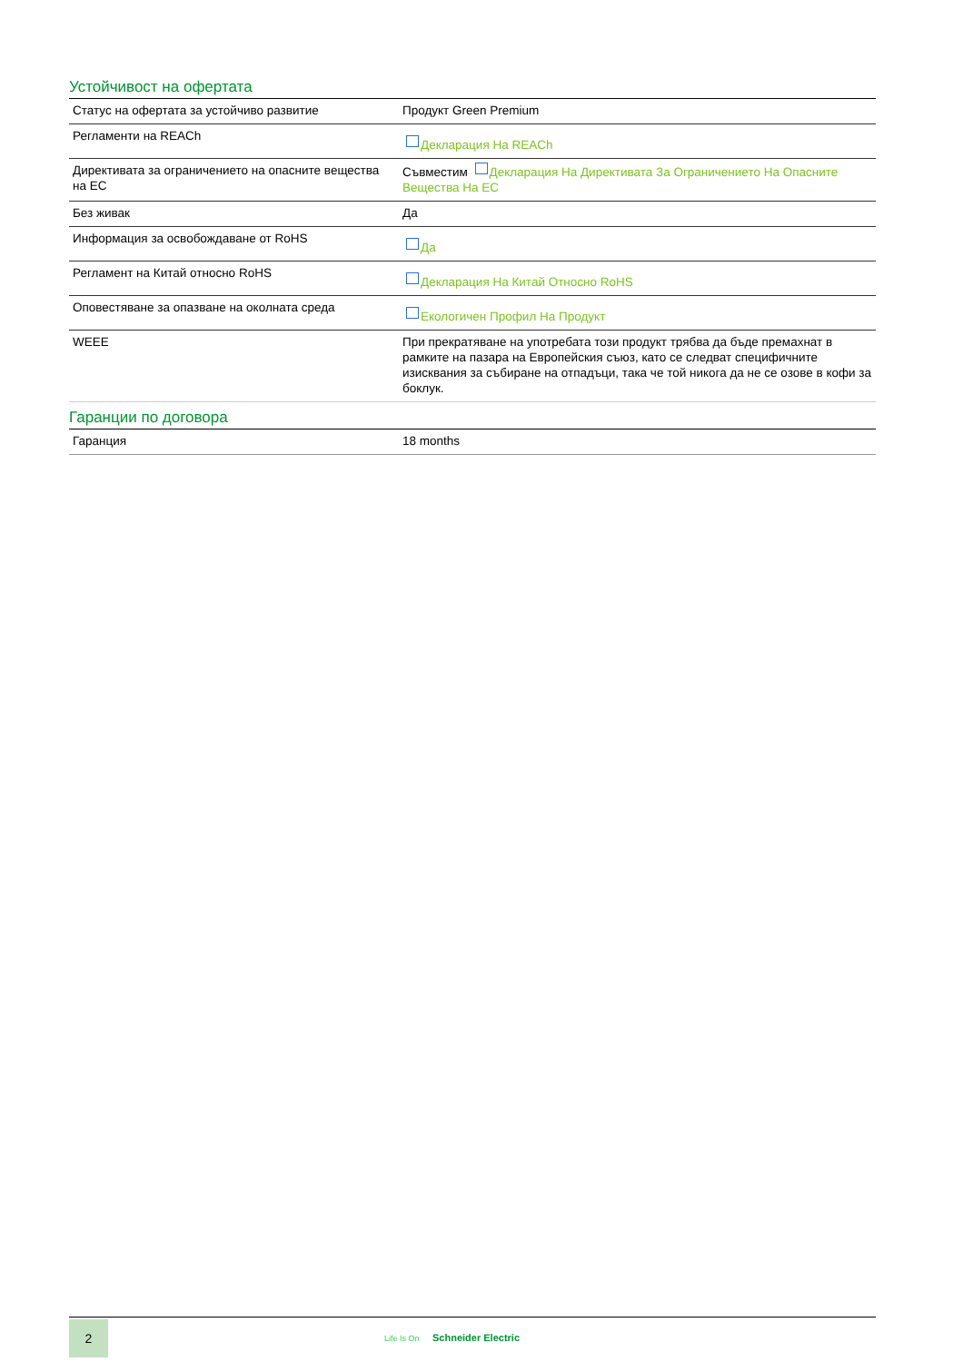Устойчивост на офертата
| Статус на офертата за устойчиво развитие | Продукт Green Premium |
| Регламенти на REACh | Декларация На REACh |
| Директивата за ограничението на опасните вещества на ЕС | Съвместим Декларация На Директивата За Ограничението На Опасните Вещества На ЕС |
| Без живак | Да |
| Информация за освобождаване от RoHS | Да |
| Регламент на Китай относно RoHS | Декларация На Китай Относно RoHS |
| Оповестяване за опазване на околната среда | Екологичен Профил На Продукт |
| WEEE | При прекратяване на употребата този продукт трябва да бъде премахнат в рамките на пазара на Европейския съюз, като се следват специфичните изисквания за събиране на отпадъци, така че той никога да не се озове в кофи за боклук. |
Гаранции по договора
| Гаранция | 18 months |
2
Life Is On Schneider Electric